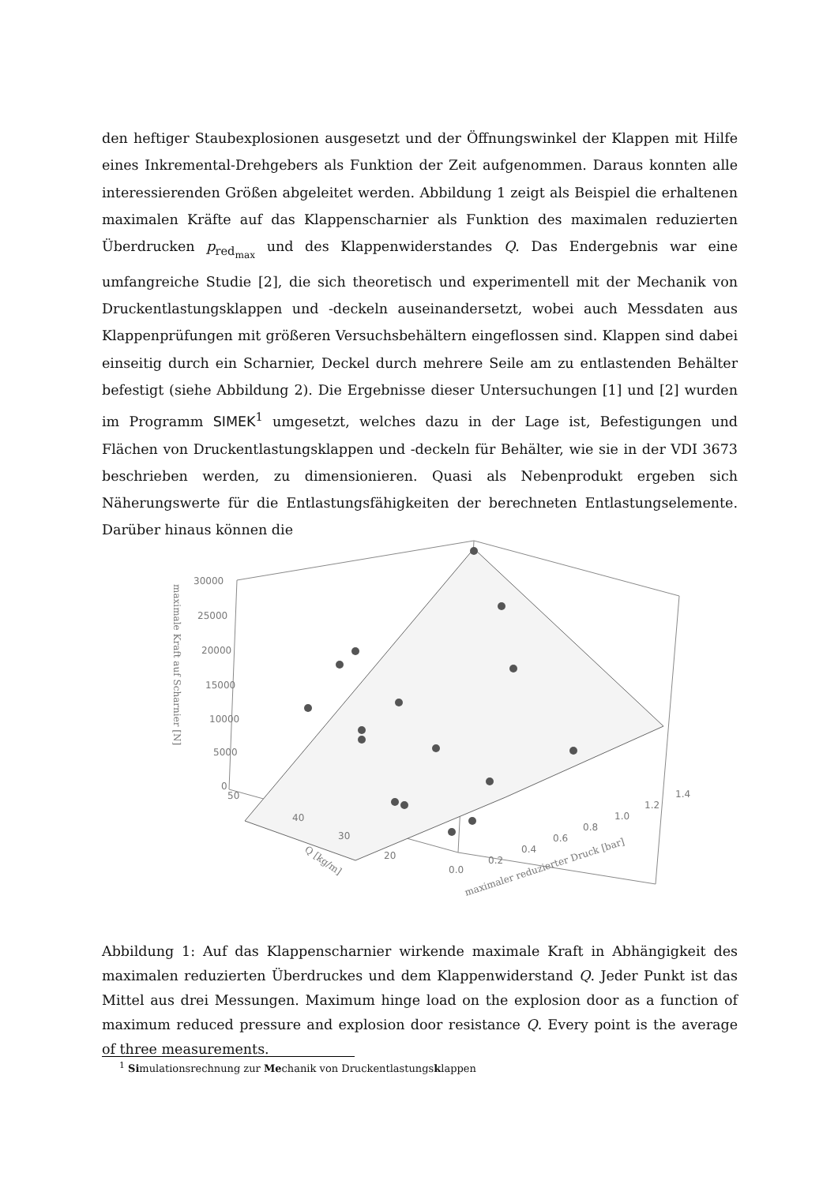den heftiger Staubexplosionen ausgesetzt und der Öffnungswinkel der Klappen mit Hilfe eines Inkremental-Drehgebers als Funktion der Zeit aufgenommen. Daraus konnten alle interessierenden Größen abgeleitet werden. Abbildung 1 zeigt als Beispiel die erhaltenen maximalen Kräfte auf das Klappenscharnier als Funktion des maximalen reduzierten Überdrucken p<sub>red<sub>max</sub></sub> und des Klappenwiderstandes Q. Das Endergebnis war eine umfangreiche Studie [2], die sich theoretisch und experimentell mit der Mechanik von Druckentlastungsklappen und -deckeln auseinandersetzt, wobei auch Messdaten aus Klappenprüfungen mit größeren Versuchsbehältern eingeflossen sind. Klappen sind dabei einseitig durch ein Scharnier, Deckel durch mehrere Seile am zu entlastenden Behälter befestigt (siehe Abbildung 2). Die Ergebnisse dieser Untersuchungen [1] und [2] wurden im Programm SIMEK<sup>1</sup> umgesetzt, welches dazu in der Lage ist, Befestigungen und Flächen von Druckentlastungsklappen und -deckeln für Behälter, wie sie in der VDI 3673 beschrieben werden, zu dimensionieren. Quasi als Nebenprodukt ergeben sich Näherungswerte für die Entlastungsfähigkeiten der berechneten Entlastungselemente. Darüber hinaus können die
30000
25000
20000
15000
10000
5000
0
50
40
30
20
0.0
0.2
0.4
0.6
0.8
1.0
1.2
1.4
Q [kg/m]
maximaler reduzierter Druck [bar]
maximale Kraft auf Scharnier [N]
Abbildung 1: Auf das Klappenscharnier wirkende maximale Kraft in Abhängigkeit des maximalen reduzierten Überdruckes und dem Klappenwiderstand Q. Jeder Punkt ist das Mittel aus drei Messungen. Maximum hinge load on the explosion door as a function of maximum reduced pressure and explosion door resistance Q. Every point is the average of three measurements.
<sup>1</sup> Simulationsrechnung zur Mechanik von Druckentlastungsklappen